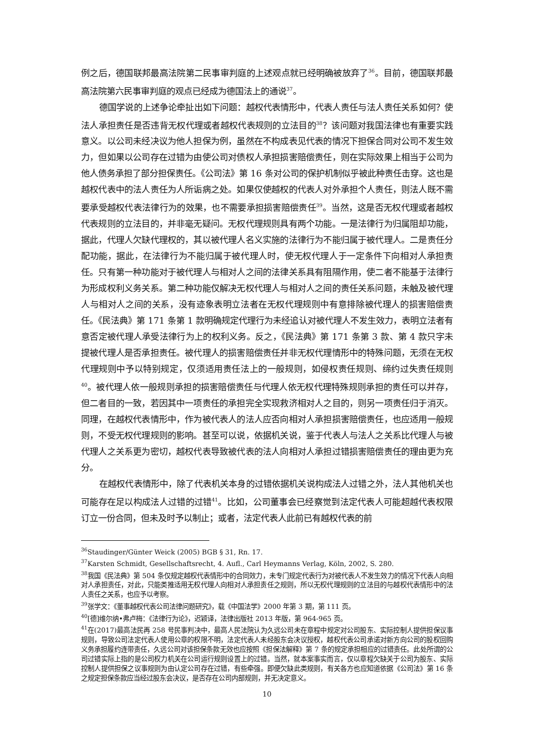例之后，德国联邦最高法院第二民事审判庭的上述观点就已经明确被放弃了<sup>36</sup>。目前，德国联邦最高法院第六民事审判庭的观点已经成为德国法上的通说<sup>37</sup>。
德国学说的上述争论牵扯出如下问题：越权代表情形中，代表人责任与法人责任关系如何？使法人承担责任是否违背无权代理或者越权代表规则的立法目的<sup>38</sup>？该问题对我国法律也有重要实践意义。以公司未经决议为他人担保为例，虽然在不构成表见代表的情况下担保合同对公司不发生效力，但如果以公司存在过错为由使公司对债权人承担损害赔偿责任，则在实际效果上相当于公司为他人债务承担了部分担保责任。《公司法》第 16 条对公司的保护机制似乎被此种责任击穿。这也是越权代表中的法人责任为人所诟病之处。如果仅使越权的代表人对外承担个人责任，则法人既不需要承受越权代表法律行为的效果，也不需要承担损害赔偿责任<sup>39</sup>。当然，这是否无权代理或者越权代表规则的立法目的，并非毫无疑问。无权代理规则具有两个功能。一是法律行为归属阻却功能，据此，代理人欠缺代理权的，其以被代理人名义实施的法律行为不能归属于被代理人。二是责任分配功能，据此，在法律行为不能归属于被代理人时，使无权代理人于一定条件下向相对人承担责任。只有第一种功能对于被代理人与相对人之间的法律关系具有阻隔作用，使二者不能基于法律行为形成权利义务关系。第二种功能仅解决无权代理人与相对人之间的责任关系问题，未触及被代理人与相对人之间的关系，没有迹象表明立法者在无权代理规则中有意排除被代理人的损害赔偿责任。《民法典》第 171 条第 1 款明确规定代理行为未经追认对被代理人不发生效力，表明立法者有意否定被代理人承受法律行为上的权利义务。反之，《民法典》第 171 条第 3 款、第 4 款只字未提被代理人是否承担责任。被代理人的损害赔偿责任并非无权代理情形中的特殊问题，无须在无权代理规则中予以特别规定，仅须适用责任法上的一般规则，如侵权责任规则、缔约过失责任规则<sup>40</sup>。被代理人依一般规则承担的损害赔偿责任与代理人依无权代理特殊规则承担的责任可以并存，但二者目的一致，若因其中一项责任的承担完全实现救济相对人之目的，则另一项责任归于消灭。同理，在越权代表情形中，作为被代表人的法人应否向相对人承担损害赔偿责任，也应适用一般规则，不受无权代理规则的影响。甚至可以说，依据机关说，鉴于代表人与法人之关系比代理人与被代理人之关系更为密切，越权代表导致被代表的法人向相对人承担过错损害赔偿责任的理由更为充分。
在越权代表情形中，除了代表机关本身的过错依据机关说构成法人过错之外，法人其他机关也可能存在足以构成法人过错的过错<sup>41</sup>。比如，公司董事会已经察觉到法定代表人可能超越代表权限订立一份合同，但未及时予以制止；或者，法定代表人此前已有越权代表的前
<sup>36</sup> Staudinger/Günter Weick (2005) BGB § 31, Rn. 17.
<sup>37</sup> Karsten Schmidt, Gesellschaftsrecht, 4. Aufl., Carl Heymanns Verlag, Köln, 2002, S. 280.
<sup>38</sup> 我国《民法典》第 504 条仅规定越权代表情形中的合同效力，未专门规定代表行为对被代表人不发生效力的情况下代表人向相对人承担责任，对此，只能类推适用无权代理人向相对人承担责任之规则，所以无权代理规则的立法目的与越权代表情形中的法人责任之关系，也应予以考察。
<sup>39</sup> 张学文：《董事越权代表公司法律问题研究》，载《中国法学》2000 年第 3 期，第 111 页。
<sup>40</sup> [德]维尔纳•弗卢梅：《法律行为论》，迟颖译，法律出版社 2013 年版，第 964-965 页。
<sup>41</sup> 在(2017)最高法民再 258 号民事判决中，最高人民法院认为久远公司未在章程中规定对公司股东、实际控制人提供担保议事规则，导致公司法定代表人使用公章的权限不明，法定代表人未经股东会决议授权，越权代表公司承诺对新方向公司的股权回购义务承担履约连带责任，久远公司对该担保条款无效也应按照《担保法解释》第 7 条的规定承担相应的过错责任。此处所谓的公司过错实际上指的是公司权力机关在公司运行规则设置上的过错。当然，就本案事实而言，仅以章程欠缺关于公司为股东、实际控制人提供担保之议事规则为由认定公司存在过错，有些牵强。即便欠缺此类规则，有关各方也应知道依据《公司法》第 16 条之规定担保条款应当经过股东会决议，是否存在公司内部规则，并无决定意义。
10